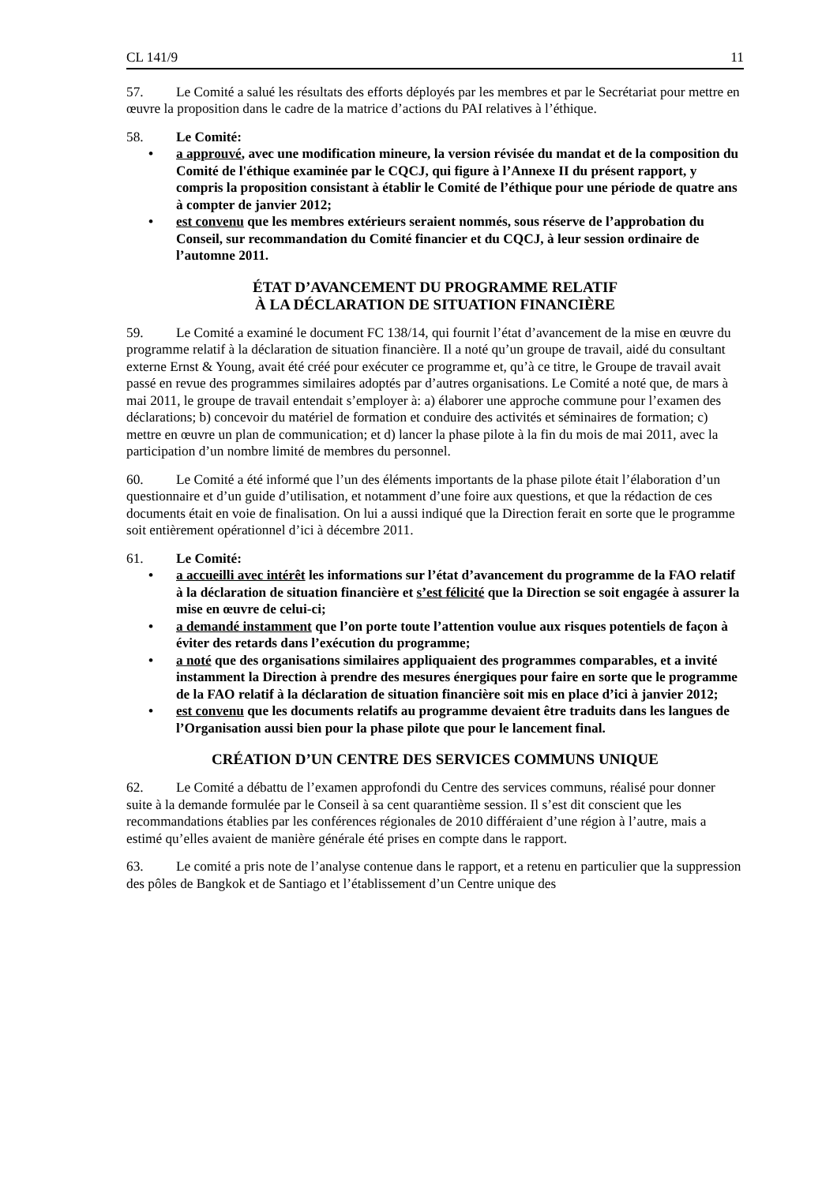CL 141/9 11
57. Le Comité a salué les résultats des efforts déployés par les membres et par le Secrétariat pour mettre en œuvre la proposition dans le cadre de la matrice d’actions du PAI relatives à l’éthique.
58. Le Comité:
• a approuvé, avec une modification mineure, la version révisée du mandat et de la composition du Comité de l'éthique examinée par le CQCJ, qui figure à l’Annexe II du présent rapport, y compris la proposition consistant à établir le Comité de l’éthique pour une période de quatre ans à compter de janvier 2012;
• est convenu que les membres extérieurs seraient nommés, sous réserve de l’approbation du Conseil, sur recommandation du Comité financier et du CQCJ, à leur session ordinaire de l’automne 2011.
ÉTAT D’AVANCEMENT DU PROGRAMME RELATIF
À LA DÉCLARATION DE SITUATION FINANCIÈRE
59. Le Comité a examiné le document FC 138/14, qui fournit l’état d’avancement de la mise en œuvre du programme relatif à la déclaration de situation financière. Il a noté qu’un groupe de travail, aidé du consultant externe Ernst & Young, avait été créé pour exécuter ce programme et, qu’à ce titre, le Groupe de travail avait passé en revue des programmes similaires adoptés par d’autres organisations. Le Comité a noté que, de mars à mai 2011, le groupe de travail entendait s’employer à: a) élaborer une approche commune pour l’examen des déclarations; b) concevoir du matériel de formation et conduire des activités et séminaires de formation; c) mettre en œuvre un plan de communication; et d) lancer la phase pilote à la fin du mois de mai 2011, avec la participation d’un nombre limité de membres du personnel.
60. Le Comité a été informé que l’un des éléments importants de la phase pilote était l’élaboration d’un questionnaire et d’un guide d’utilisation, et notamment d’une foire aux questions, et que la rédaction de ces documents était en voie de finalisation. On lui a aussi indiqué que la Direction ferait en sorte que le programme soit entièrement opérationnel d’ici à décembre 2011.
61. Le Comité:
• a accueilli avec intérêt les informations sur l’état d’avancement du programme de la FAO relatif à la déclaration de situation financière et s’est félicité que la Direction se soit engagée à assurer la mise en œuvre de celui-ci;
• a demandé instamment que l’on porte toute l’attention voulue aux risques potentiels de façon à éviter des retards dans l’exécution du programme;
• a noté que des organisations similaires appliquaient des programmes comparables, et a invité instamment la Direction à prendre des mesures énergiques pour faire en sorte que le programme de la FAO relatif à la déclaration de situation financière soit mis en place d’ici à janvier 2012;
• est convenu que les documents relatifs au programme devaient être traduits dans les langues de l’Organisation aussi bien pour la phase pilote que pour le lancement final.
CRÉATION D’UN CENTRE DES SERVICES COMMUNS UNIQUE
62. Le Comité a débattu de l’examen approfondi du Centre des services communs, réalisé pour donner suite à la demande formulée par le Conseil à sa cent quarantième session. Il s’est dit conscient que les recommandations établies par les conférences régionales de 2010 différaient d’une région à l’autre, mais a estimé qu’elles avaient de manière générale été prises en compte dans le rapport.
63. Le comité a pris note de l’analyse contenue dans le rapport, et a retenu en particulier que la suppression des pôles de Bangkok et de Santiago et l’établissement d’un Centre unique des